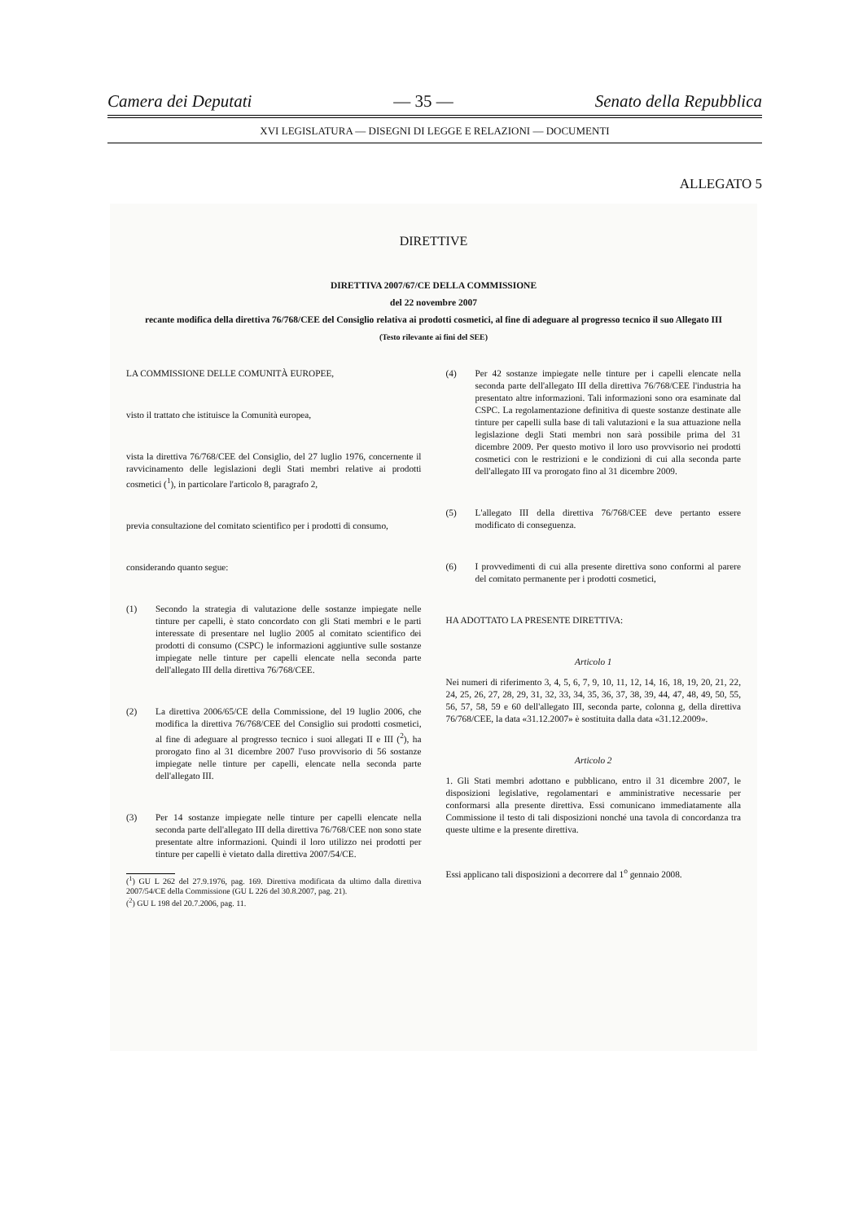Camera dei Deputati — 35 — Senato della Repubblica
XVI LEGISLATURA — DISEGNI DI LEGGE E RELAZIONI — DOCUMENTI
ALLEGATO 5
DIRETTIVE
DIRETTIVA 2007/67/CE DELLA COMMISSIONE
del 22 novembre 2007
recante modifica della direttiva 76/768/CEE del Consiglio relativa ai prodotti cosmetici, al fine di adeguare al progresso tecnico il suo Allegato III
(Testo rilevante ai fini del SEE)
LA COMMISSIONE DELLE COMUNITÀ EUROPEE,
visto il trattato che istituisce la Comunità europea,
vista la direttiva 76/768/CEE del Consiglio, del 27 luglio 1976, concernente il ravvicinamento delle legislazioni degli Stati membri relative ai prodotti cosmetici (<sup>1</sup>), in particolare l'articolo 8, paragrafo 2,
previa consultazione del comitato scientifico per i prodotti di consumo,
considerando quanto segue:
(1) Secondo la strategia di valutazione delle sostanze impiegate nelle tinture per capelli, è stato concordato con gli Stati membri e le parti interessate di presentare nel luglio 2005 al comitato scientifico dei prodotti di consumo (CSPC) le informazioni aggiuntive sulle sostanze impiegate nelle tinture per capelli elencate nella seconda parte dell'allegato III della direttiva 76/768/CEE.
(2) La direttiva 2006/65/CE della Commissione, del 19 luglio 2006, che modifica la direttiva 76/768/CEE del Consiglio sui prodotti cosmetici, al fine di adeguare al progresso tecnico i suoi allegati II e III (<sup>2</sup>), ha prorogato fino al 31 dicembre 2007 l'uso provvisorio di 56 sostanze impiegate nelle tinture per capelli, elencate nella seconda parte dell'allegato III.
(3) Per 14 sostanze impiegate nelle tinture per capelli elencate nella seconda parte dell'allegato III della direttiva 76/768/CEE non sono state presentate altre informazioni. Quindi il loro utilizzo nei prodotti per tinture per capelli è vietato dalla direttiva 2007/54/CE.
(<sup>1</sup>) GU L 262 del 27.9.1976, pag. 169. Direttiva modificata da ultimo dalla direttiva 2007/54/CE della Commissione (GU L 226 del 30.8.2007, pag. 21).
(<sup>2</sup>) GU L 198 del 20.7.2006, pag. 11.
(4) Per 42 sostanze impiegate nelle tinture per i capelli elencate nella seconda parte dell'allegato III della direttiva 76/768/CEE l'industria ha presentato altre informazioni. Tali informazioni sono ora esaminate dal CSPC. La regolamentazione definitiva di queste sostanze destinate alle tinture per capelli sulla base di tali valutazioni e la sua attuazione nella legislazione degli Stati membri non sarà possibile prima del 31 dicembre 2009. Per questo motivo il loro uso provvisorio nei prodotti cosmetici con le restrizioni e le condizioni di cui alla seconda parte dell'allegato III va prorogato fino al 31 dicembre 2009.
(5) L'allegato III della direttiva 76/768/CEE deve pertanto essere modificato di conseguenza.
(6) I provvedimenti di cui alla presente direttiva sono conformi al parere del comitato permanente per i prodotti cosmetici,
HA ADOTTATO LA PRESENTE DIRETTIVA:
Articolo 1
Nei numeri di riferimento 3, 4, 5, 6, 7, 9, 10, 11, 12, 14, 16, 18, 19, 20, 21, 22, 24, 25, 26, 27, 28, 29, 31, 32, 33, 34, 35, 36, 37, 38, 39, 44, 47, 48, 49, 50, 55, 56, 57, 58, 59 e 60 dell'allegato III, seconda parte, colonna g, della direttiva 76/768/CEE, la data «31.12.2007» è sostituita dalla data «31.12.2009».
Articolo 2
1. Gli Stati membri adottano e pubblicano, entro il 31 dicembre 2007, le disposizioni legislative, regolamentari e amministrative necessarie per conformarsi alla presente direttiva. Essi comunicano immediatamente alla Commissione il testo di tali disposizioni nonché una tavola di concordanza tra queste ultime e la presente direttiva.
Essi applicano tali disposizioni a decorrere dal 1<sup>o</sup> gennaio 2008.